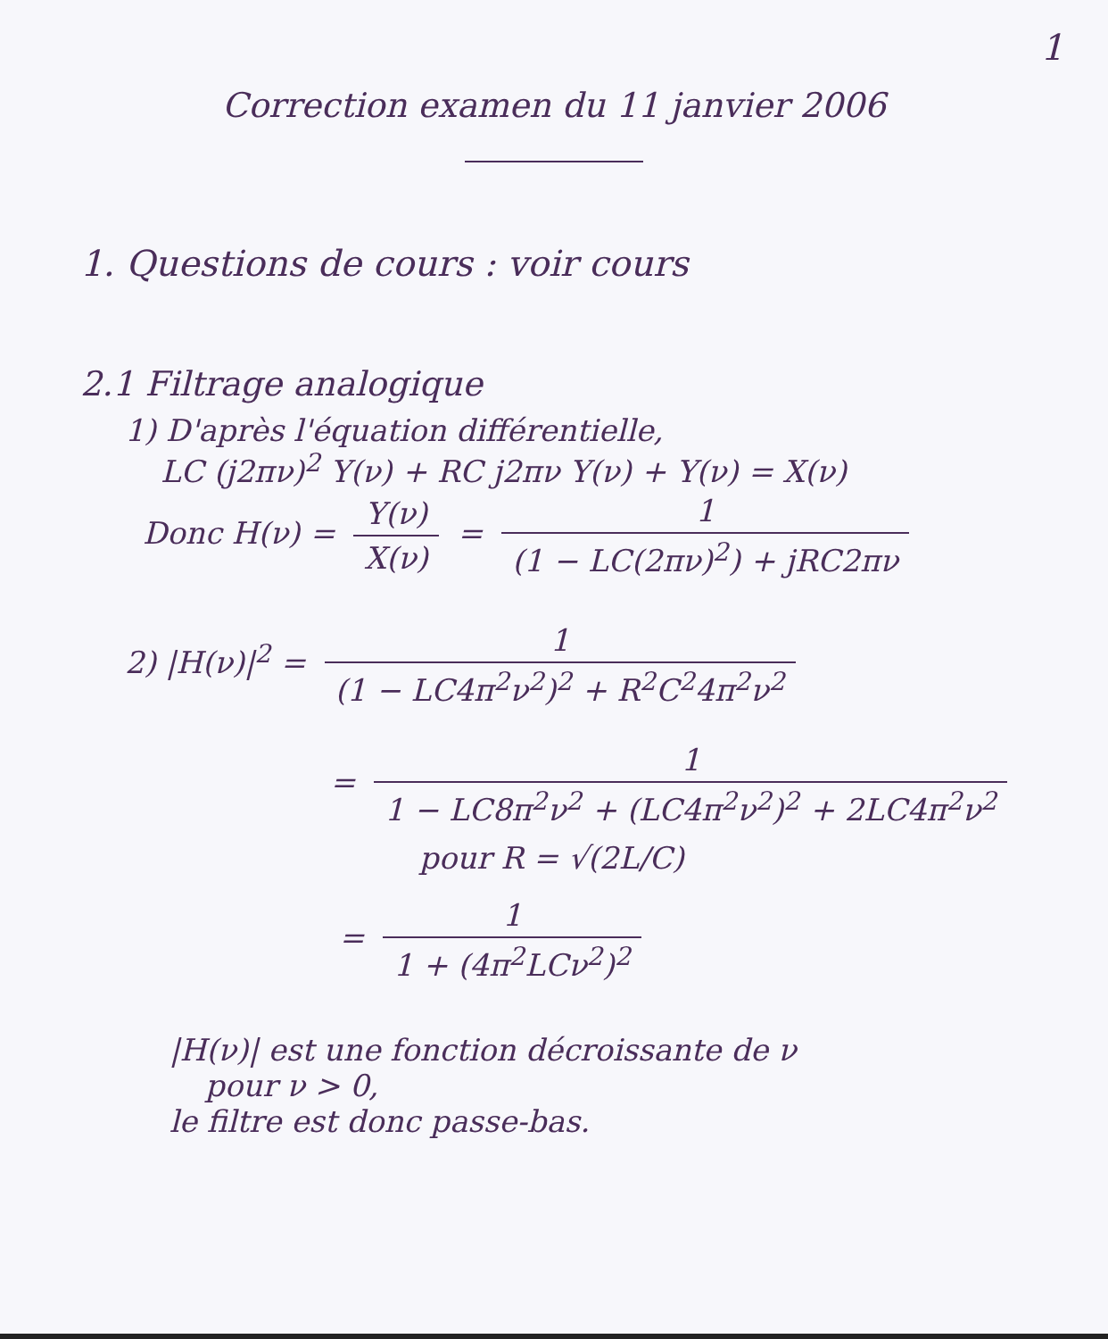1
Correction examen du 11 janvier 2006
1. Questions de cours : voir cours
2.1 Filtrage analogique
1) D'après l'équation différentielle,
LC (j2πν)<sup>2</sup> Y(ν) + RC j2πν Y(ν) + Y(ν) = X(ν)
Donc H(ν) = Y(ν) X(ν) = 1 (1 − LC(2πν)<sup>2</sup>) + jRC2πν
2) |H(ν)|<sup>2</sup> = 1 (1 − LC4π<sup>2</sup>ν<sup>2</sup>)<sup>2</sup> + R<sup>2</sup>C<sup>2</sup>4π<sup>2</sup>ν<sup>2</sup>
= 1 1 − LC8π<sup>2</sup>ν<sup>2</sup> + (LC4π<sup>2</sup>ν<sup>2</sup>)<sup>2</sup> + 2LC4π<sup>2</sup>ν<sup>2</sup>
pour R = √(2L/C)
= 1 1 + (4π<sup>2</sup>LCν<sup>2</sup>)<sup>2</sup>
|H(ν)| est une fonction décroissante de ν
pour ν > 0,
le filtre est donc passe-bas.